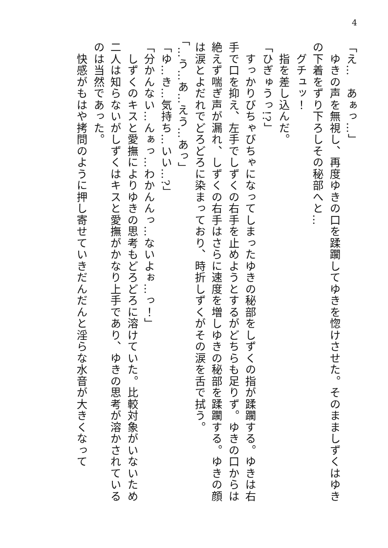4
「え…　あぁっ…」
　ゆきの声を無視し、再度ゆきの口を蹂躙してゆきを惚けさせた。そのまましずくはゆきの下着をずり下ろしその秘部へと…
　グチュッ！
　指を差し込んだ。
「ひぎゅうっ!?」
　すっかりびちゃびちゃになってしまったゆきの秘部をしずくの指が蹂躙する。ゆきは右手で口を抑え、左手でしずくの右手を止めようとするがどちらも足りず。ゆきの口からは絶えず喘ぎ声が漏れ、しずくの右手はさらに速度を増しゆきの秘部を蹂躙する。ゆきの顔は涙とよだれでどろどろに染まっており、時折しずくがその涙を舌で拭う。
「…う…あ…えう…あっ」
「ゆ…き…気持ち…いい…?」
「分かんない…んぁっ…わかんんっ…ないよぉ…っ！」
　しずくのキスと愛撫によりゆきの思考もどろどろに溶けていた。比較対象がいないため二人は知らないがしずくはキスと愛撫がかなり上手であり、ゆきの思考が溶かされているのは当然であった。
　快感がもはや拷問のように押し寄せていきだんだんと淫らな水音が大きくなって